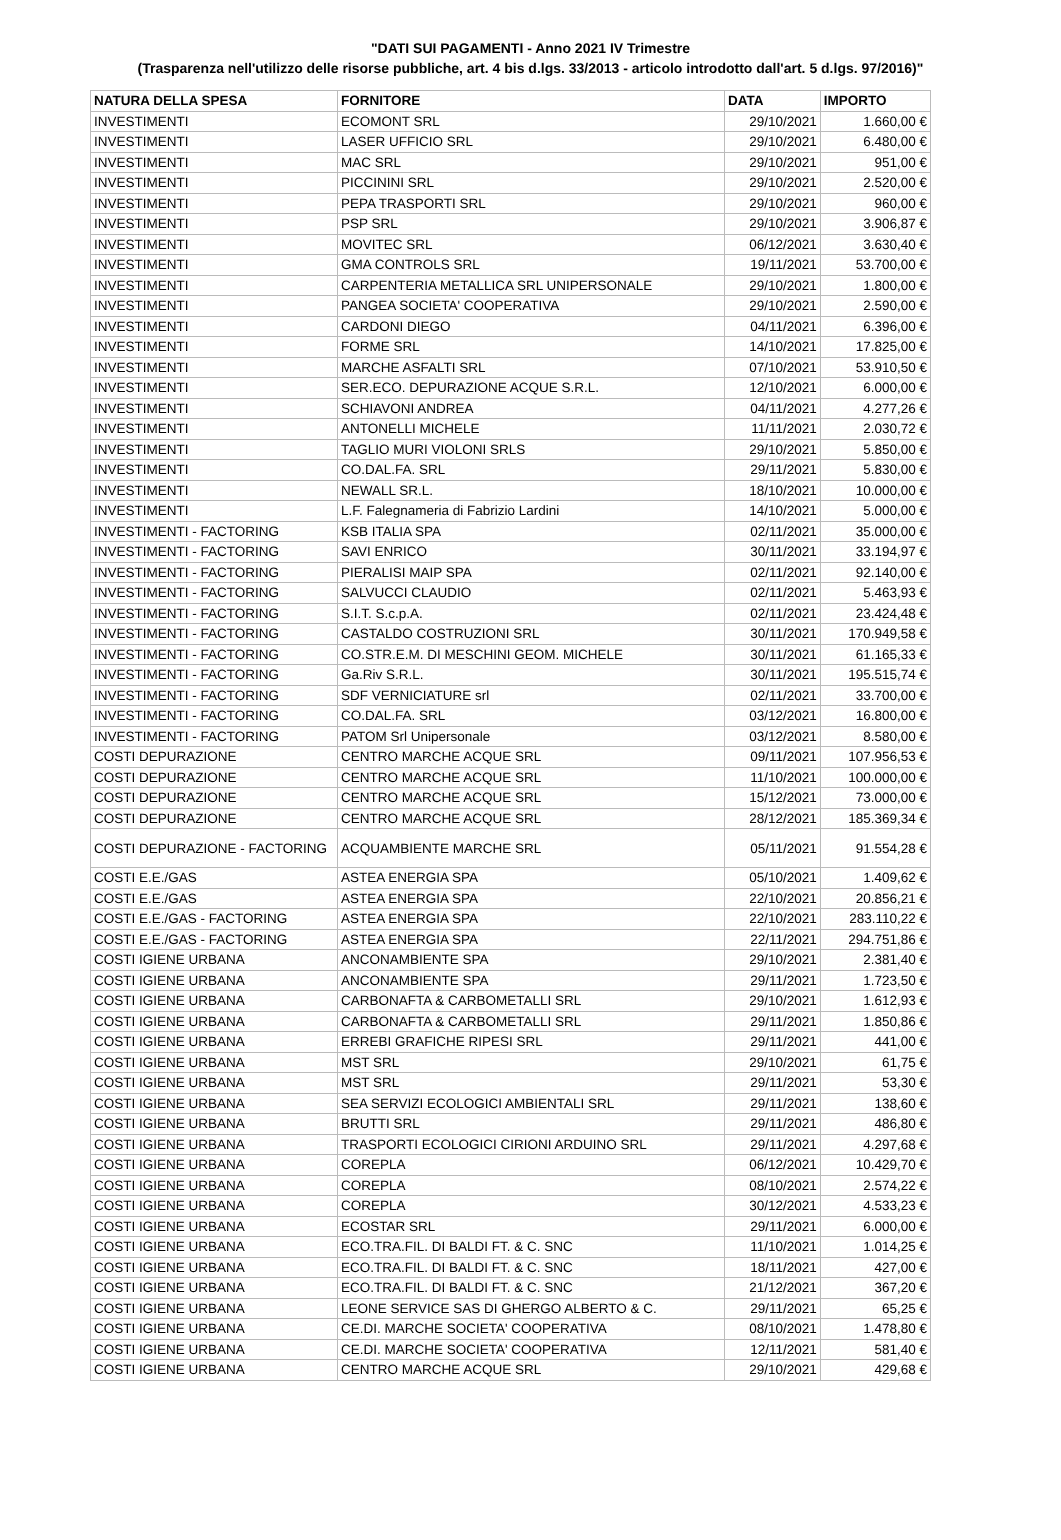"DATI SUI PAGAMENTI - Anno 2021 IV Trimestre
(Trasparenza nell'utilizzo delle risorse pubbliche, art. 4 bis d.lgs. 33/2013 - articolo introdotto dall'art. 5 d.lgs. 97/2016)"
| NATURA DELLA SPESA | FORNITORE | DATA | IMPORTO |
| --- | --- | --- | --- |
| INVESTIMENTI | ECOMONT SRL | 29/10/2021 | 1.660,00 € |
| INVESTIMENTI | LASER UFFICIO SRL | 29/10/2021 | 6.480,00 € |
| INVESTIMENTI | MAC SRL | 29/10/2021 | 951,00 € |
| INVESTIMENTI | PICCININI SRL | 29/10/2021 | 2.520,00 € |
| INVESTIMENTI | PEPA TRASPORTI SRL | 29/10/2021 | 960,00 € |
| INVESTIMENTI | PSP SRL | 29/10/2021 | 3.906,87 € |
| INVESTIMENTI | MOVITEC SRL | 06/12/2021 | 3.630,40 € |
| INVESTIMENTI | GMA CONTROLS SRL | 19/11/2021 | 53.700,00 € |
| INVESTIMENTI | CARPENTERIA METALLICA SRL UNIPERSONALE | 29/10/2021 | 1.800,00 € |
| INVESTIMENTI | PANGEA SOCIETA' COOPERATIVA | 29/10/2021 | 2.590,00 € |
| INVESTIMENTI | CARDONI DIEGO | 04/11/2021 | 6.396,00 € |
| INVESTIMENTI | FORME SRL | 14/10/2021 | 17.825,00 € |
| INVESTIMENTI | MARCHE ASFALTI SRL | 07/10/2021 | 53.910,50 € |
| INVESTIMENTI | SER.ECO. DEPURAZIONE ACQUE S.R.L. | 12/10/2021 | 6.000,00 € |
| INVESTIMENTI | SCHIAVONI ANDREA | 04/11/2021 | 4.277,26 € |
| INVESTIMENTI | ANTONELLI MICHELE | 11/11/2021 | 2.030,72 € |
| INVESTIMENTI | TAGLIO MURI VIOLONI SRLS | 29/10/2021 | 5.850,00 € |
| INVESTIMENTI | CO.DAL.FA. SRL | 29/11/2021 | 5.830,00 € |
| INVESTIMENTI | NEWALL SR.L. | 18/10/2021 | 10.000,00 € |
| INVESTIMENTI | L.F. Falegnameria di Fabrizio Lardini | 14/10/2021 | 5.000,00 € |
| INVESTIMENTI - FACTORING | KSB ITALIA SPA | 02/11/2021 | 35.000,00 € |
| INVESTIMENTI - FACTORING | SAVI ENRICO | 30/11/2021 | 33.194,97 € |
| INVESTIMENTI - FACTORING | PIERALISI MAIP SPA | 02/11/2021 | 92.140,00 € |
| INVESTIMENTI - FACTORING | SALVUCCI CLAUDIO | 02/11/2021 | 5.463,93 € |
| INVESTIMENTI - FACTORING | S.I.T. S.c.p.A. | 02/11/2021 | 23.424,48 € |
| INVESTIMENTI - FACTORING | CASTALDO COSTRUZIONI SRL | 30/11/2021 | 170.949,58 € |
| INVESTIMENTI - FACTORING | CO.STR.E.M. DI MESCHINI GEOM. MICHELE | 30/11/2021 | 61.165,33 € |
| INVESTIMENTI - FACTORING | Ga.Riv S.R.L. | 30/11/2021 | 195.515,74 € |
| INVESTIMENTI - FACTORING | SDF VERNICIATURE srl | 02/11/2021 | 33.700,00 € |
| INVESTIMENTI - FACTORING | CO.DAL.FA. SRL | 03/12/2021 | 16.800,00 € |
| INVESTIMENTI - FACTORING | PATOM Srl Unipersonale | 03/12/2021 | 8.580,00 € |
| COSTI DEPURAZIONE | CENTRO MARCHE ACQUE SRL | 09/11/2021 | 107.956,53 € |
| COSTI DEPURAZIONE | CENTRO MARCHE ACQUE SRL | 11/10/2021 | 100.000,00 € |
| COSTI DEPURAZIONE | CENTRO MARCHE ACQUE SRL | 15/12/2021 | 73.000,00 € |
| COSTI DEPURAZIONE | CENTRO MARCHE ACQUE SRL | 28/12/2021 | 185.369,34 € |
| COSTI DEPURAZIONE - FACTORING | ACQUAMBIENTE MARCHE SRL | 05/11/2021 | 91.554,28 € |
| COSTI E.E./GAS | ASTEA ENERGIA SPA | 05/10/2021 | 1.409,62 € |
| COSTI E.E./GAS | ASTEA ENERGIA SPA | 22/10/2021 | 20.856,21 € |
| COSTI E.E./GAS - FACTORING | ASTEA ENERGIA SPA | 22/10/2021 | 283.110,22 € |
| COSTI E.E./GAS - FACTORING | ASTEA ENERGIA SPA | 22/11/2021 | 294.751,86 € |
| COSTI IGIENE URBANA | ANCONAMBIENTE SPA | 29/10/2021 | 2.381,40 € |
| COSTI IGIENE URBANA | ANCONAMBIENTE SPA | 29/11/2021 | 1.723,50 € |
| COSTI IGIENE URBANA | CARBONAFTA & CARBOMETALLI SRL | 29/10/2021 | 1.612,93 € |
| COSTI IGIENE URBANA | CARBONAFTA & CARBOMETALLI SRL | 29/11/2021 | 1.850,86 € |
| COSTI IGIENE URBANA | ERREBI GRAFICHE RIPESI SRL | 29/11/2021 | 441,00 € |
| COSTI IGIENE URBANA | MST SRL | 29/10/2021 | 61,75 € |
| COSTI IGIENE URBANA | MST SRL | 29/11/2021 | 53,30 € |
| COSTI IGIENE URBANA | SEA SERVIZI ECOLOGICI AMBIENTALI SRL | 29/11/2021 | 138,60 € |
| COSTI IGIENE URBANA | BRUTTI SRL | 29/11/2021 | 486,80 € |
| COSTI IGIENE URBANA | TRASPORTI ECOLOGICI CIRIONI ARDUINO SRL | 29/11/2021 | 4.297,68 € |
| COSTI IGIENE URBANA | COREPLA | 06/12/2021 | 10.429,70 € |
| COSTI IGIENE URBANA | COREPLA | 08/10/2021 | 2.574,22 € |
| COSTI IGIENE URBANA | COREPLA | 30/12/2021 | 4.533,23 € |
| COSTI IGIENE URBANA | ECOSTAR SRL | 29/11/2021 | 6.000,00 € |
| COSTI IGIENE URBANA | ECO.TRA.FIL. DI BALDI FT. & C. SNC | 11/10/2021 | 1.014,25 € |
| COSTI IGIENE URBANA | ECO.TRA.FIL. DI BALDI FT. & C. SNC | 18/11/2021 | 427,00 € |
| COSTI IGIENE URBANA | ECO.TRA.FIL. DI BALDI FT. & C. SNC | 21/12/2021 | 367,20 € |
| COSTI IGIENE URBANA | LEONE SERVICE SAS DI GHERGO ALBERTO & C. | 29/11/2021 | 65,25 € |
| COSTI IGIENE URBANA | CE.DI. MARCHE SOCIETA' COOPERATIVA | 08/10/2021 | 1.478,80 € |
| COSTI IGIENE URBANA | CE.DI. MARCHE SOCIETA' COOPERATIVA | 12/11/2021 | 581,40 € |
| COSTI IGIENE URBANA | CENTRO MARCHE ACQUE SRL | 29/10/2021 | 429,68 € |